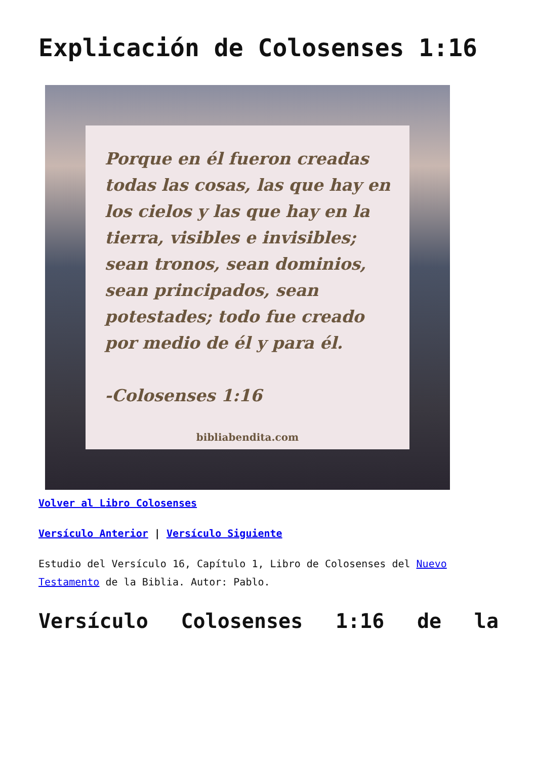Explicación de Colosenses 1:16
Porque en él fueron creadas todas las cosas, las que hay en los cielos y las que hay en la tierra, visibles e invisibles; sean tronos, sean dominios, sean principados, sean potestades; todo fue creado por medio de él y para él.
-Colosenses 1:16
bibliabendita.com
Volver al Libro Colosenses
Versículo Anterior | Versículo Siguiente
Estudio del Versículo 16, Capítulo 1, Libro de Colosenses del Nuevo Testamento de la Biblia. Autor: Pablo.
Versículo Colosenses 1:16 de la